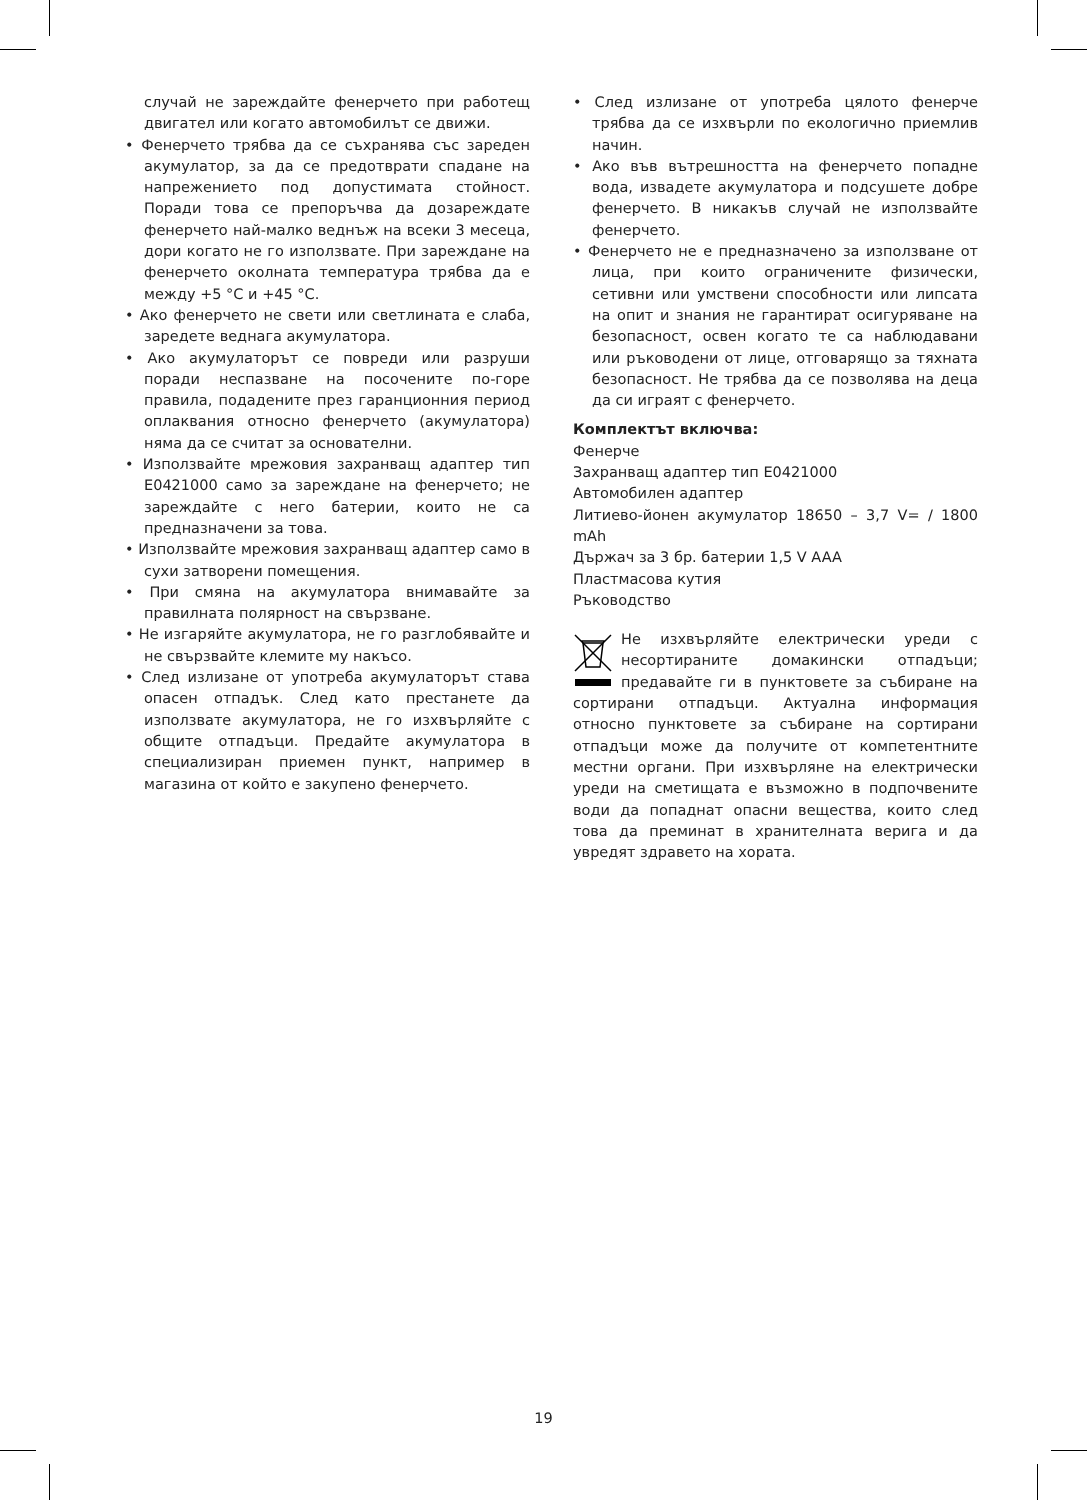случай не зареждайте фенерчето при работещ двигател или когато автомобилът се движи.
• Фенерчето трябва да се съхранява със зареден акумулатор, за да се предотврати спадане на напрежението под допустимата стойност. Поради това се препоръчва да дозареждате фенерчето най-малко веднъж на всеки 3 месеца, дори когато не го използвате. При зареждане на фенерчето околната температура трябва да е между +5 °C и +45 °C.
• Ако фенерчето не свети или светлината е слаба, заредете веднага акумулатора.
• Ако акумулаторът се повреди или разруши поради неспазване на посочените по-горе правила, подадените през гаранционния период оплаквания относно фенерчето (акумулатора) няма да се считат за основателни.
• Използвайте мрежовия захранващ адаптер тип E0421000 само за зареждане на фенерчето; не зареждайте с него батерии, които не са предназначени за това.
• Използвайте мрежовия захранващ адаптер само в сухи затворени помещения.
• При смяна на акумулатора внимавайте за правилната полярност на свързване.
• Не изгаряйте акумулатора, не го разглобявайте и не свързвайте клемите му накъсо.
• След излизане от употреба акумулаторът става опасен отпадък. След като престанете да използвате акумулатора, не го изхвърляйте с общите отпадъци. Предайте акумулатора в специализиран приемен пункт, например в магазина от който е закупено фенерчето.
• След излизане от употреба цялото фенерче трябва да се изхвърли по екологично приемлив начин.
• Ако във вътрешността на фенерчето попадне вода, извадете акумулатора и подсушете добре фенерчето. В никакъв случай не използвайте фенерчето.
• Фенерчето не е предназначено за използване от лица, при които ограничените физически, сетивни или умствени способности или липсата на опит и знания не гарантират осигуряване на безопасност, освен когато те са наблюдавани или ръководени от лице, отговарящо за тяхната безопасност. Не трябва да се позволява на деца да си играят с фенерчето.
Комплектът включва:
Фенерче
Захранващ адаптер тип E0421000
Автомобилен адаптер
Литиево-йонен акумулатор 18650 – 3,7 V= / 1800 mAh
Държач за 3 бр. батерии 1,5 V AAA
Пластмасова кутия
Ръководство
Не изхвърляйте електрически уреди с несортираните домакински отпадъци; предавайте ги в пунктовете за събиране на сортирани отпадъци. Актуална информация относно пунктовете за събиране на сортирани отпадъци може да получите от компетентните местни органи. При изхвърляне на електрически уреди на сметищата е възможно в подпочвените води да попаднат опасни вещества, които след това да преминат в хранителната верига и да увредят здравето на хората.
19